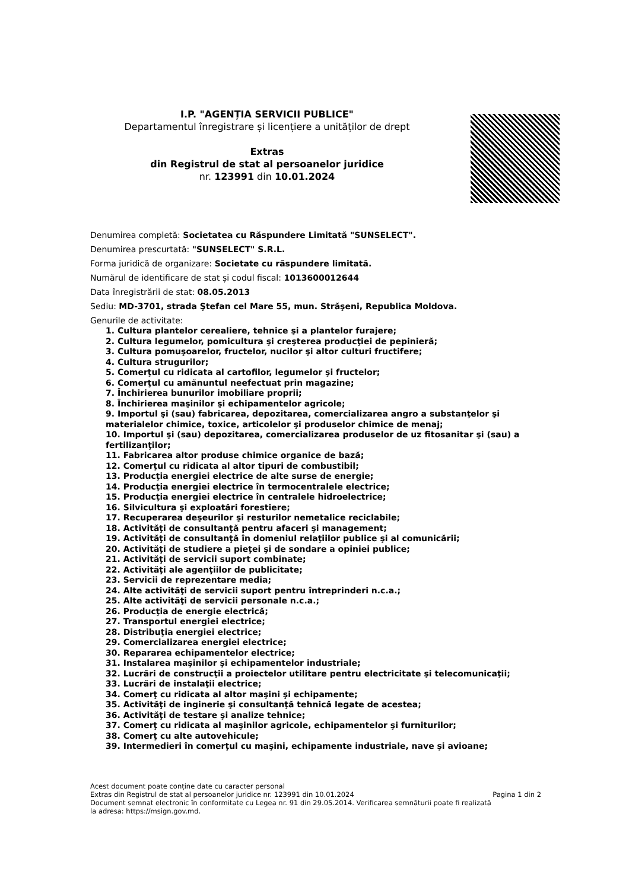I.P. "AGENȚIA SERVICII PUBLICE"
Departamentul înregistrare și licențiere a unităților de drept
Extras
din Registrul de stat al persoanelor juridice
nr. 123991 din 10.01.2024
Denumirea completă: Societatea cu Răspundere Limitată "SUNSELECT".
Denumirea prescurtată: "SUNSELECT" S.R.L.
Forma juridică de organizare: Societate cu răspundere limitată.
Numărul de identificare de stat și codul fiscal: 1013600012644
Data înregistrării de stat: 08.05.2013
Sediu: MD-3701, strada Ştefan cel Mare 55, mun. Străşeni, Republica Moldova.
Genurile de activitate:
1. Cultura plantelor cerealiere, tehnice şi a plantelor furajere;
2. Cultura legumelor, pomicultura şi creşterea producţiei de pepinieră;
3. Cultura pomuşoarelor, fructelor, nucilor şi altor culturi fructifere;
4. Cultura strugurilor;
5. Comerţul cu ridicata al cartofilor, legumelor şi fructelor;
6. Comerţul cu amănuntul neefectuat prin magazine;
7. Închirierea bunurilor imobiliare proprii;
8. Închirierea maşinilor şi echipamentelor agricole;
9. Importul şi (sau) fabricarea, depozitarea, comercializarea angro a substanţelor şi materialelor chimice, toxice, articolelor şi produselor chimice de menaj;
10. Importul şi (sau) depozitarea, comercializarea produselor de uz fitosanitar şi (sau) a fertilizanţilor;
11. Fabricarea altor produse chimice organice de bază;
12. Comerţul cu ridicata al altor tipuri de combustibil;
13. Producţia energiei electrice de alte surse de energie;
14. Producţia energiei electrice în termocentralele electrice;
15. Producţia energiei electrice în centralele hidroelectrice;
16. Silvicultura şi exploatări forestiere;
17. Recuperarea deşeurilor şi resturilor nemetalice reciclabile;
18. Activităţi de consultanţă pentru afaceri şi management;
19. Activităţi de consultanţă în domeniul relaţiilor publice şi al comunicării;
20. Activităţi de studiere a pieţei şi de sondare a opiniei publice;
21. Activităţi de servicii suport combinate;
22. Activităţi ale agenţiilor de publicitate;
23. Servicii de reprezentare media;
24. Alte activităţi de servicii suport pentru întreprinderi n.c.a.;
25. Alte activităţi de servicii personale n.c.a.;
26. Producţia de energie electrică;
27. Transportul energiei electrice;
28. Distribuţia energiei electrice;
29. Comercializarea energiei electrice;
30. Repararea echipamentelor electrice;
31. Instalarea maşinilor şi echipamentelor industriale;
32. Lucrări de construcţii a proiectelor utilitare pentru electricitate şi telecomunicaţii;
33. Lucrări de instalaţii electrice;
34. Comerţ cu ridicata al altor maşini şi echipamente;
35. Activităţi de inginerie şi consultanţă tehnică legate de acestea;
36. Activităţi de testare şi analize tehnice;
37. Comerţ cu ridicata al maşinilor agricole, echipamentelor şi furniturilor;
38. Comerţ cu alte autovehicule;
39. Intermedieri în comerţul cu maşini, echipamente industriale, nave şi avioane;
Acest document poate conține date cu caracter personal
Extras din Registrul de stat al persoanelor juridice nr. 123991 din 10.01.2024
Document semnat electronic în conformitate cu Legea nr. 91 din 29.05.2014. Verificarea semnăturii poate fi realizată la adresa: https://msign.gov.md.
Pagina 1 din 2